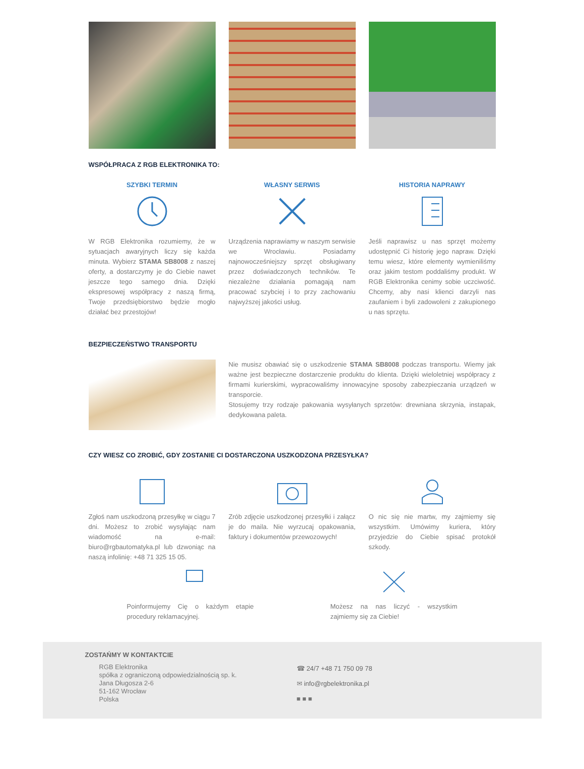WSPÓŁPRACA Z RGB ELEKTRONIKA TO:
SZYBKI TERMIN
W RGB Elektronika rozumiemy, że w sytuacjach awaryjnych liczy się każda minuta. Wybierz STAMA SB8008 z naszej oferty, a dostarczymy je do Ciebie nawet jeszcze tego samego dnia. Dzięki ekspresowej współpracy z naszą firmą, Twoje przedsiębiorstwo będzie mogło działać bez przestojów!
WŁASNY SERWIS
Urządzenia naprawiamy w naszym serwisie we Wrocławiu. Posiadamy najnowocześniejszy sprzęt obsługiwany przez doświadczonych techników. Te niezależne działania pomagają nam pracować szybciej i to przy zachowaniu najwyższej jakości usług.
HISTORIA NAPRAWY
Jeśli naprawisz u nas sprzęt możemy udostępnić Ci historię jego napraw. Dzięki temu wiesz, które elementy wymieniliśmy oraz jakim testom poddaliśmy produkt. W RGB Elektronika cenimy sobie uczciwość. Chcemy, aby nasi klienci darzyli nas zaufaniem i byli zadowoleni z zakupionego u nas sprzętu.
BEZPIECZEŃSTWO TRANSPORTU
Nie musisz obawiać się o uszkodzenie STAMA SB8008 podczas transportu. Wiemy jak ważne jest bezpieczne dostarczenie produktu do klienta. Dzięki wieloletniej współpracy z firmami kurierskimi, wypracowaliśmy innowacyjne sposoby zabezpieczania urządzeń w transporcie.
Stosujemy trzy rodzaje pakowania wysyłanych sprzetów: drewniana skrzynia, instapak, dedykowana paleta.
CZY WIESZ CO ZROBIĆ, GDY ZOSTANIE CI DOSTARCZONA USZKODZONA PRZESYŁKA?
Zgłoś nam uszkodzoną przesyłkę w ciągu 7 dni. Możesz to zrobić wysyłając nam wiadomość na e-mail: biuro@rgbautomatyka.pl lub dzwoniąc na naszą infolinię: +48 71 325 15 05.
Zrób zdjęcie uszkodzonej przesyłki i załącz je do maila. Nie wyrzucaj opakowania, faktury i dokumentów przewozowych!
O nic się nie martw, my zajmiemy się wszystkim. Umówimy kuriera, który przyjedzie do Ciebie spisać protokół szkody.
Poinformujemy Cię o każdym etapie procedury reklamacyjnej.
Możesz na nas liczyć - wszystkim zajmiemy się za Ciebie!
ZOSTAŃMY W KONTAKTCIE
RGB Elektronika
spółka z ograniczoną odpowiedzialnością sp. k.
Jana Długosza 2-6
51-162 Wrocław
Polska
☎ 24/7 +48 71 750 09 78
✉ info@rgbelektronika.pl
■ ■ ■